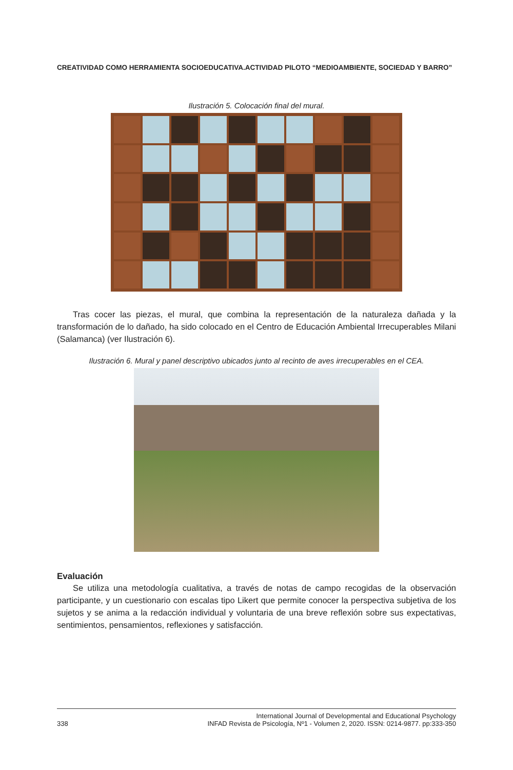CREATIVIDAD COMO HERRAMIENTA SOCIOEDUCATIVA.ACTIVIDAD PILOTO “MEDIOAMBIENTE, SOCIEDAD Y BARRO”
Ilustración 5. Colocación final del mural.
Tras cocer las piezas, el mural, que combina la representación de la naturaleza dañada y la transformación de lo dañado, ha sido colocado en el Centro de Educación Ambiental Irrecuperables Milani (Salamanca) (ver Ilustración 6).
Ilustración 6. Mural y panel descriptivo ubicados junto al recinto de aves irrecuperables en el CEA.
Evaluación
Se utiliza una metodología cualitativa, a través de notas de campo recogidas de la observación participante, y un cuestionario con escalas tipo Likert que permite conocer la perspectiva subjetiva de los sujetos y se anima a la redacción individual y voluntaria de una breve reflexión sobre sus expectativas, sentimientos, pensamientos, reflexiones y satisfacción.
338 International Journal of Developmental and Educational Psychology
INFAD Revista de Psicología, Nº1 - Volumen 2, 2020. ISSN: 0214-9877. pp:333-350